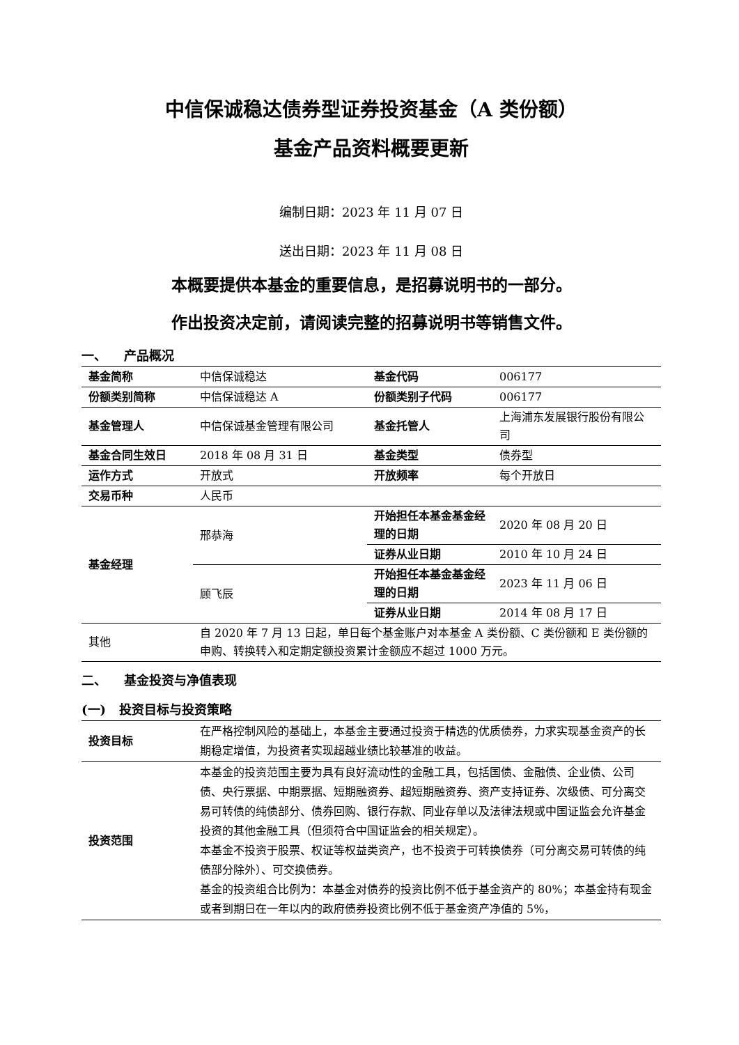中信保诚稳达债券型证券投资基金（A 类份额）
基金产品资料概要更新
编制日期：2023 年 11 月 07 日
送出日期：2023 年 11 月 08 日
本概要提供本基金的重要信息，是招募说明书的一部分。
作出投资决定前，请阅读完整的招募说明书等销售文件。
一、 产品概况
| 基金简称 | 中信保诚稳达 | 基金代码 | 006177 |
| 份额类别简称 | 中信保诚稳达 A | 份额类别子代码 | 006177 |
| 基金管理人 | 中信保诚基金管理有限公司 | 基金托管人 | 上海浦东发展银行股份有限公司 |
| 基金合同生效日 | 2018 年 08 月 31 日 | 基金类型 | 债券型 |
| 运作方式 | 开放式 | 开放频率 | 每个开放日 |
| 交易币种 | 人民币 | | |
| 基金经理 | 邢恭海 | 开始担任本基金基金经理的日期 | 2020 年 08 月 20 日 |
| | | 证券从业日期 | 2010 年 10 月 24 日 |
| | 顾飞辰 | 开始担任本基金基金经理的日期 | 2023 年 11 月 06 日 |
| | | 证券从业日期 | 2014 年 08 月 17 日 |
| 其他 | 自 2020 年 7 月 13 日起，单日每个基金账户对本基金 A 类份额、C 类份额和 E 类份额的申购、转换转入和定期定额投资累计金额应不超过 1000 万元。 | | |
二、 基金投资与净值表现
(一) 投资目标与投资策略
| 投资目标 | 在严格控制风险的基础上，本基金主要通过投资于精选的优质债券，力求实现基金资产的长期稳定增值，为投资者实现超越业绩比较基准的收益。 |
| 投资范围 | 本基金的投资范围主要为具有良好流动性的金融工具，包括国债、金融债、企业债、公司债、央行票据、中期票据、短期融资券、超短期融资券、资产支持证券、次级债、可分离交易可转债的纯债部分、债券回购、银行存款、同业存单以及法律法规或中国证监会允许基金投资的其他金融工具（但须符合中国证监会的相关规定）。 本基金不投资于股票、权证等权益类资产，也不投资于可转换债券（可分离交易可转债的纯债部分除外）、可交换债券。 基金的投资组合比例为：本基金对债券的投资比例不低于基金资产的 80%；本基金持有现金或者到期日在一年以内的政府债券投资比例不低于基金资产净值的 5%， |